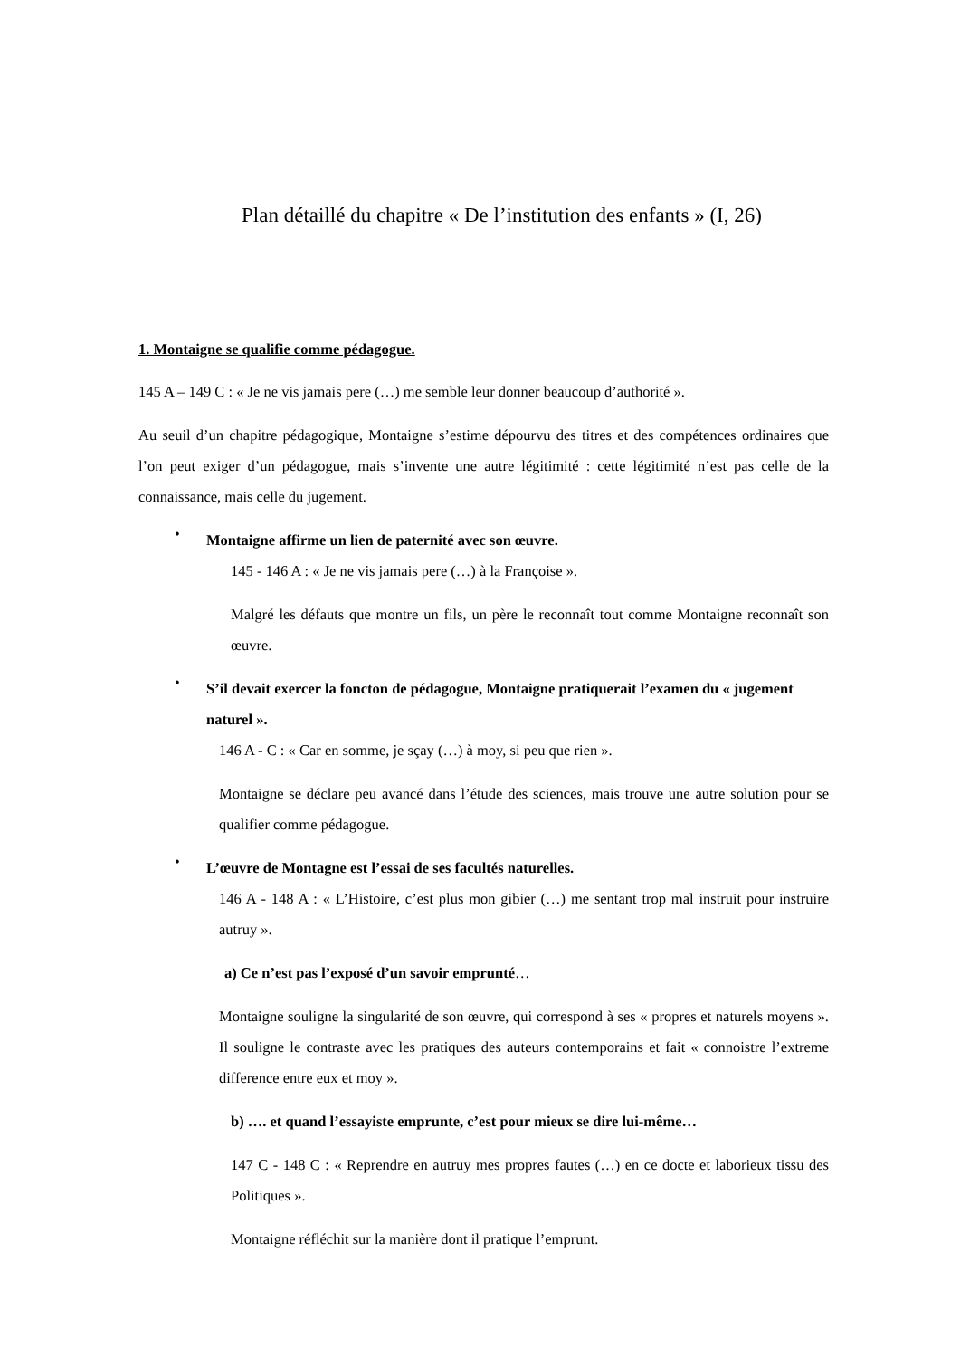Plan détaillé du chapitre « De l’institution des enfants » (I, 26)
1. Montaigne se qualifie comme pédagogue.
145 A – 149 C : « Je ne vis jamais pere (…) me semble leur donner beaucoup d’authorité ».
Au seuil d’un chapitre pédagogique, Montaigne s’estime dépourvu des titres et des compétences ordinaires que l’on peut exiger d’un pédagogue, mais s’invente une autre légitimité : cette légitimité n’est pas celle de la connaissance, mais celle du jugement.
• Montaigne affirme un lien de paternité avec son œuvre.
145 - 146 A : « Je ne vis jamais pere (…) à la Françoise ».
Malgré les défauts que montre un fils, un père le reconnaît tout comme Montaigne reconnaît son œuvre.
• S’il devait exercer la foncton de pédagogue, Montaigne pratiquerait l’examen du « jugement naturel ».
146 A - C : « Car en somme, je sçay (…) à moy, si peu que rien ».
Montaigne se déclare peu avancé dans l’étude des sciences, mais trouve une autre solution pour se qualifier comme pédagogue.
• L’œuvre de Montagne est l’essai de ses facultés naturelles.
146 A - 148 A : « L’Histoire, c’est plus mon gibier (…) me sentant trop mal instruit pour instruire autruy ».
a) Ce n’est pas l’exposé d’un savoir emprunté…
Montaigne souligne la singularité de son œuvre, qui correspond à ses « propres et naturels moyens ». Il souligne le contraste avec les pratiques des auteurs contemporains et fait « connoistre l’extreme difference entre eux et moy ».
b) …. et quand l’essayiste emprunte, c’est pour mieux se dire lui-même…
147 C - 148 C : « Reprendre en autruy mes propres fautes (…) en ce docte et laborieux tissu des Politiques ».
Montaigne réfléchit sur la manière dont il pratique l’emprunt.